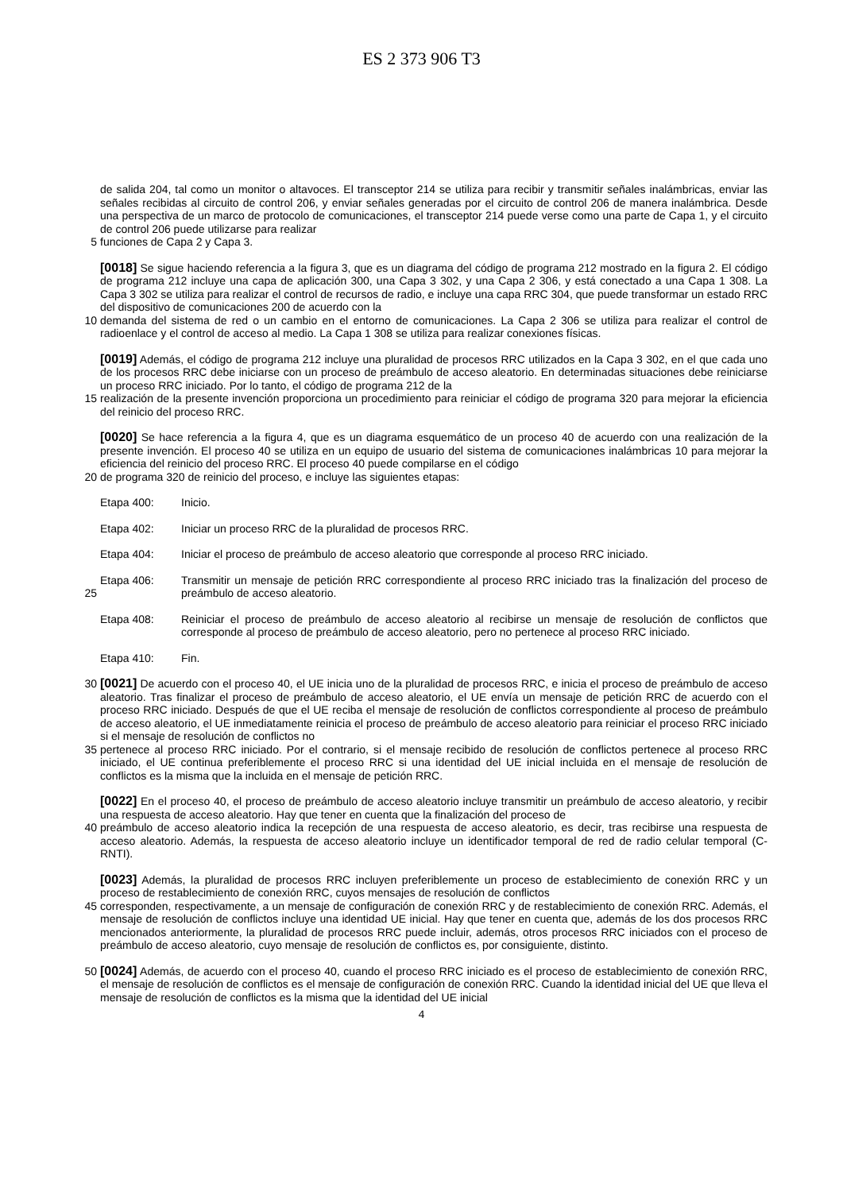ES 2 373 906 T3
de salida 204, tal como un monitor o altavoces. El transceptor 214 se utiliza para recibir y transmitir señales inalámbricas, enviar las señales recibidas al circuito de control 206, y enviar señales generadas por el circuito de control 206 de manera inalámbrica. Desde una perspectiva de un marco de protocolo de comunicaciones, el transceptor 214 puede verse como una parte de Capa 1, y el circuito de control 206 puede utilizarse para realizar
5 funciones de Capa 2 y Capa 3.
[0018] Se sigue haciendo referencia a la figura 3, que es un diagrama del código de programa 212 mostrado en la figura 2. El código de programa 212 incluye una capa de aplicación 300, una Capa 3 302, y una Capa 2 306, y está conectado a una Capa 1 308. La Capa 3 302 se utiliza para realizar el control de recursos de radio, e incluye una capa RRC 304, que puede transformar un estado RRC del dispositivo de comunicaciones 200 de acuerdo con la
10 demanda del sistema de red o un cambio en el entorno de comunicaciones. La Capa 2 306 se utiliza para realizar el control de radioenlace y el control de acceso al medio. La Capa 1 308 se utiliza para realizar conexiones físicas.
[0019] Además, el código de programa 212 incluye una pluralidad de procesos RRC utilizados en la Capa 3 302, en el que cada uno de los procesos RRC debe iniciarse con un proceso de preámbulo de acceso aleatorio. En determinadas situaciones debe reiniciarse un proceso RRC iniciado. Por lo tanto, el código de programa 212 de la
15 realización de la presente invención proporciona un procedimiento para reiniciar el código de programa 320 para mejorar la eficiencia del reinicio del proceso RRC.
[0020] Se hace referencia a la figura 4, que es un diagrama esquemático de un proceso 40 de acuerdo con una realización de la presente invención. El proceso 40 se utiliza en un equipo de usuario del sistema de comunicaciones inalámbricas 10 para mejorar la eficiencia del reinicio del proceso RRC. El proceso 40 puede compilarse en el código
20 de programa 320 de reinicio del proceso, e incluye las siguientes etapas:
Etapa 400: Inicio.
Etapa 402: Iniciar un proceso RRC de la pluralidad de procesos RRC.
Etapa 404: Iniciar el proceso de preámbulo de acceso aleatorio que corresponde al proceso RRC iniciado.
25 Etapa 406: Transmitir un mensaje de petición RRC correspondiente al proceso RRC iniciado tras la finalización del proceso de preámbulo de acceso aleatorio.
Etapa 408: Reiniciar el proceso de preámbulo de acceso aleatorio al recibirse un mensaje de resolución de conflictos que corresponde al proceso de preámbulo de acceso aleatorio, pero no pertenece al proceso RRC iniciado.
Etapa 410: Fin.
30 [0021] De acuerdo con el proceso 40, el UE inicia uno de la pluralidad de procesos RRC, e inicia el proceso de preámbulo de acceso aleatorio. Tras finalizar el proceso de preámbulo de acceso aleatorio, el UE envía un mensaje de petición RRC de acuerdo con el proceso RRC iniciado. Después de que el UE reciba el mensaje de resolución de conflictos correspondiente al proceso de preámbulo de acceso aleatorio, el UE inmediatamente reinicia el proceso de preámbulo de acceso aleatorio para reiniciar el proceso RRC iniciado si el mensaje de resolución de conflictos no
35 pertenece al proceso RRC iniciado. Por el contrario, si el mensaje recibido de resolución de conflictos pertenece al proceso RRC iniciado, el UE continua preferiblemente el proceso RRC si una identidad del UE inicial incluida en el mensaje de resolución de conflictos es la misma que la incluida en el mensaje de petición RRC.
[0022] En el proceso 40, el proceso de preámbulo de acceso aleatorio incluye transmitir un preámbulo de acceso aleatorio, y recibir una respuesta de acceso aleatorio. Hay que tener en cuenta que la finalización del proceso de
40 preámbulo de acceso aleatorio indica la recepción de una respuesta de acceso aleatorio, es decir, tras recibirse una respuesta de acceso aleatorio. Además, la respuesta de acceso aleatorio incluye un identificador temporal de red de radio celular temporal (C-RNTI).
[0023] Además, la pluralidad de procesos RRC incluyen preferiblemente un proceso de establecimiento de conexión RRC y un proceso de restablecimiento de conexión RRC, cuyos mensajes de resolución de conflictos
45 corresponden, respectivamente, a un mensaje de configuración de conexión RRC y de restablecimiento de conexión RRC. Además, el mensaje de resolución de conflictos incluye una identidad UE inicial. Hay que tener en cuenta que, además de los dos procesos RRC mencionados anteriormente, la pluralidad de procesos RRC puede incluir, además, otros procesos RRC iniciados con el proceso de preámbulo de acceso aleatorio, cuyo mensaje de resolución de conflictos es, por consiguiente, distinto.
50 [0024] Además, de acuerdo con el proceso 40, cuando el proceso RRC iniciado es el proceso de establecimiento de conexión RRC, el mensaje de resolución de conflictos es el mensaje de configuración de conexión RRC. Cuando la identidad inicial del UE que lleva el mensaje de resolución de conflictos es la misma que la identidad del UE inicial
4